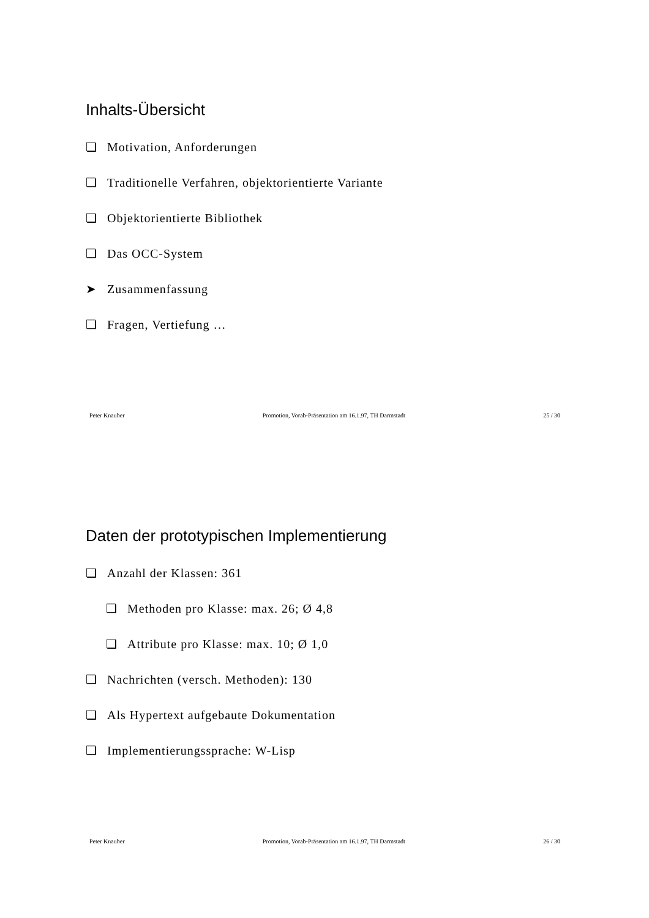Inhalts-Übersicht
❏ Motivation, Anforderungen
❏ Traditionelle Verfahren, objektorientierte Variante
❏ Objektorientierte Bibliothek
❏ Das OCC-System
➤ Zusammenfassung
❏ Fragen, Vertiefung …
Peter Knauber Promotion, Vorab-Präsentation am 16.1.97, TH Darmstadt 25 / 30
Daten der prototypischen Implementierung
❏ Anzahl der Klassen: 361
❏ Methoden pro Klasse: max. 26; Ø 4,8
❏ Attribute pro Klasse: max. 10; Ø 1,0
❏ Nachrichten (versch. Methoden): 130
❏ Als Hypertext aufgebaute Dokumentation
❏ Implementierungssprache: W-Lisp
Peter Knauber Promotion, Vorab-Präsentation am 16.1.97, TH Darmstadt 26 / 30